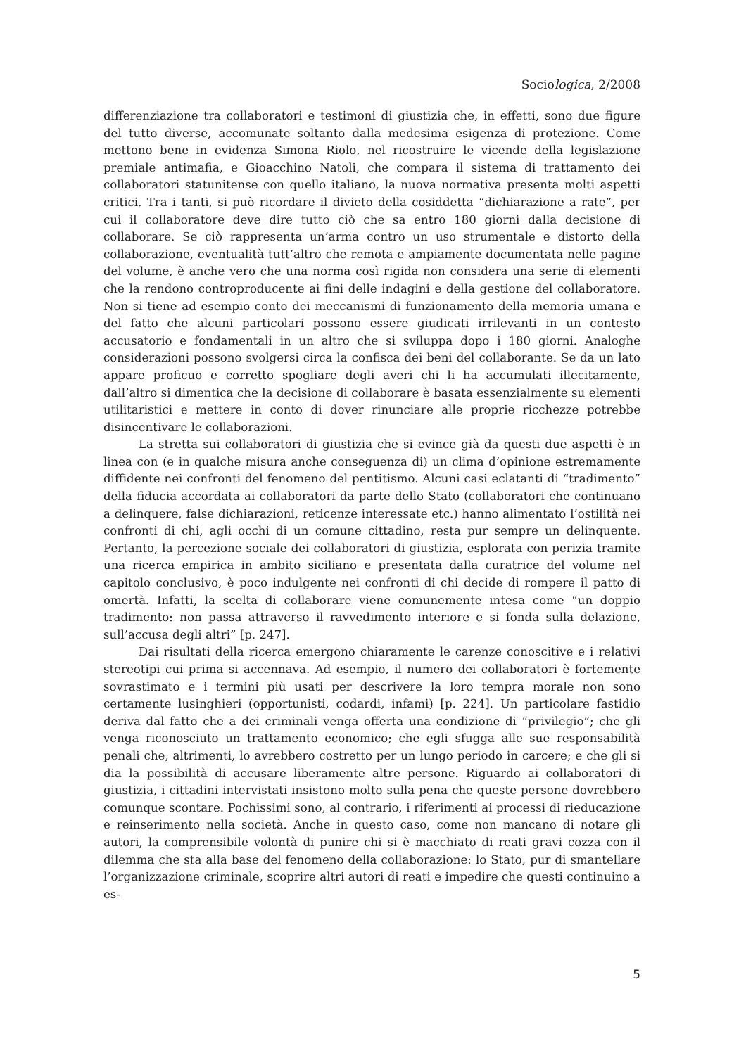Sociologica, 2/2008
differenziazione tra collaboratori e testimoni di giustizia che, in effetti, sono due figure del tutto diverse, accomunate soltanto dalla medesima esigenza di protezione. Come mettono bene in evidenza Simona Riolo, nel ricostruire le vicende della legislazione premiale antimafia, e Gioacchino Natoli, che compara il sistema di trattamento dei collaboratori statunitense con quello italiano, la nuova normativa presenta molti aspetti critici. Tra i tanti, si può ricordare il divieto della cosiddetta “dichiarazione a rate”, per cui il collaboratore deve dire tutto ciò che sa entro 180 giorni dalla decisione di collaborare. Se ciò rappresenta un’arma contro un uso strumentale e distorto della collaborazione, eventualità tutt’altro che remota e ampiamente documentata nelle pagine del volume, è anche vero che una norma così rigida non considera una serie di elementi che la rendono controproducente ai fini delle indagini e della gestione del collaboratore. Non si tiene ad esempio conto dei meccanismi di funzionamento della memoria umana e del fatto che alcuni particolari possono essere giudicati irrilevanti in un contesto accusatorio e fondamentali in un altro che si sviluppa dopo i 180 giorni. Analoghe considerazioni possono svolgersi circa la confisca dei beni del collaborante. Se da un lato appare proficuo e corretto spogliare degli averi chi li ha accumulati illecitamente, dall’altro si dimentica che la decisione di collaborare è basata essenzialmente su elementi utilitaristici e mettere in conto di dover rinunciare alle proprie ricchezze potrebbe disincentivare le collaborazioni.
La stretta sui collaboratori di giustizia che si evince già da questi due aspetti è in linea con (e in qualche misura anche conseguenza di) un clima d’opinione estremamente diffidente nei confronti del fenomeno del pentitismo. Alcuni casi eclatanti di “tradimento” della fiducia accordata ai collaboratori da parte dello Stato (collaboratori che continuano a delinquere, false dichiarazioni, reticenze interessate etc.) hanno alimentato l’ostilità nei confronti di chi, agli occhi di un comune cittadino, resta pur sempre un delinquente. Pertanto, la percezione sociale dei collaboratori di giustizia, esplorata con perizia tramite una ricerca empirica in ambito siciliano e presentata dalla curatrice del volume nel capitolo conclusivo, è poco indulgente nei confronti di chi decide di rompere il patto di omertà. Infatti, la scelta di collaborare viene comunemente intesa come “un doppio tradimento: non passa attraverso il ravvedimento interiore e si fonda sulla delazione, sull’accusa degli altri” [p. 247].
Dai risultati della ricerca emergono chiaramente le carenze conoscitive e i relativi stereotipi cui prima si accennava. Ad esempio, il numero dei collaboratori è fortemente sovrastimato e i termini più usati per descrivere la loro tempra morale non sono certamente lusinghieri (opportunisti, codardi, infami) [p. 224]. Un particolare fastidio deriva dal fatto che a dei criminali venga offerta una condizione di “privilegio”; che gli venga riconosciuto un trattamento economico; che egli sfugga alle sue responsabilità penali che, altrimenti, lo avrebbero costretto per un lungo periodo in carcere; e che gli si dia la possibilità di accusare liberamente altre persone. Riguardo ai collaboratori di giustizia, i cittadini intervistati insistono molto sulla pena che queste persone dovrebbero comunque scontare. Pochissimi sono, al contrario, i riferimenti ai processi di rieducazione e reinserimento nella società. Anche in questo caso, come non mancano di notare gli autori, la comprensibile volontà di punire chi si è macchiato di reati gravi cozza con il dilemma che sta alla base del fenomeno della collaborazione: lo Stato, pur di smantellare l’organizzazione criminale, scoprire altri autori di reati e impedire che questi continuino a es-
5